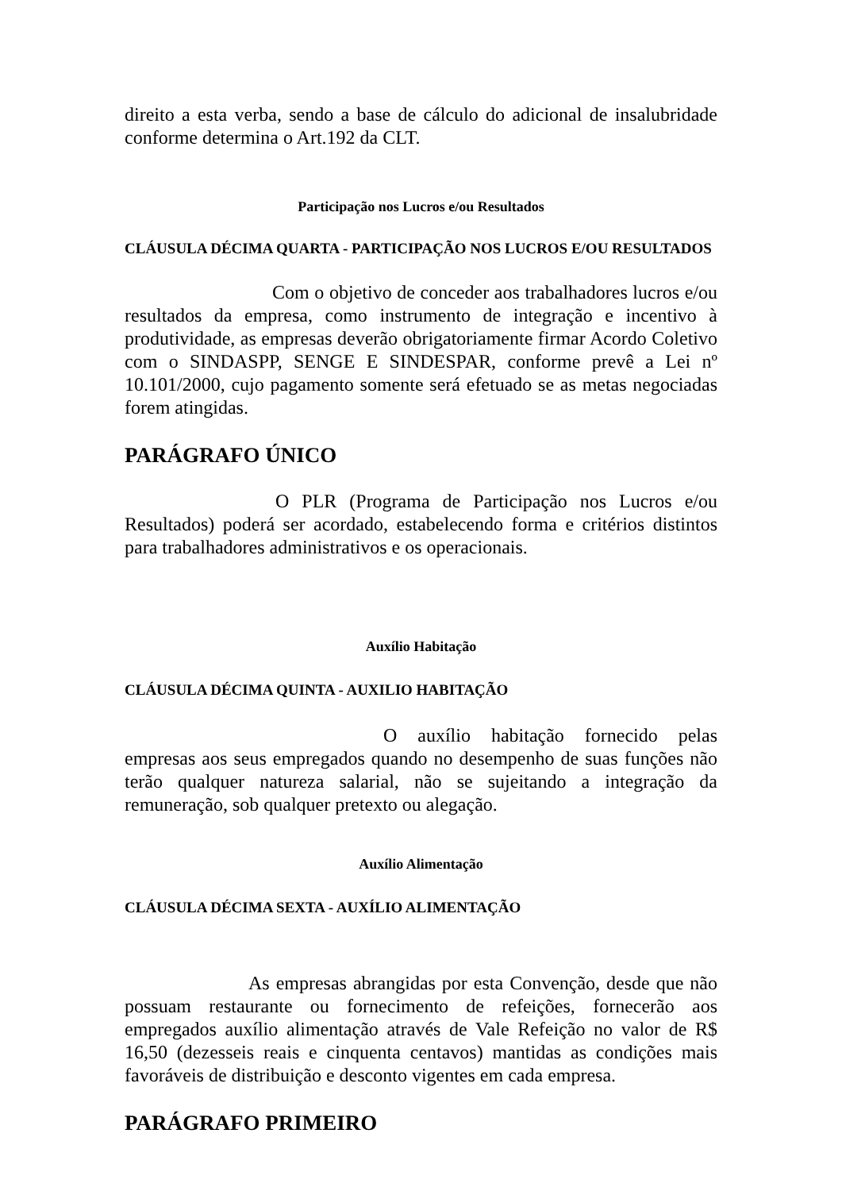direito a esta verba, sendo a base de cálculo do adicional de insalubridade conforme determina o Art.192 da CLT.
Participação nos Lucros e/ou Resultados
CLÁUSULA DÉCIMA QUARTA - PARTICIPAÇÃO NOS LUCROS E/OU RESULTADOS
Com o objetivo de conceder aos trabalhadores lucros e/ou resultados da empresa, como instrumento de integração e incentivo à produtividade, as empresas deverão obrigatoriamente firmar Acordo Coletivo com o SINDASPP, SENGE E SINDESPAR, conforme prevê a Lei nº 10.101/2000, cujo pagamento somente será efetuado se as metas negociadas forem atingidas.
PARÁGRAFO ÚNICO
O PLR (Programa de Participação nos Lucros e/ou Resultados) poderá ser acordado, estabelecendo forma e critérios distintos para trabalhadores administrativos e os operacionais.
Auxílio Habitação
CLÁUSULA DÉCIMA QUINTA - AUXILIO HABITAÇÃO
O auxílio habitação fornecido pelas empresas aos seus empregados quando no desempenho de suas funções não terão qualquer natureza salarial, não se sujeitando a integração da remuneração, sob qualquer pretexto ou alegação.
Auxílio Alimentação
CLÁUSULA DÉCIMA SEXTA - AUXÍLIO ALIMENTAÇÃO
As empresas abrangidas por esta Convenção, desde que não possuam restaurante ou fornecimento de refeições, fornecerão aos empregados auxílio alimentação através de Vale Refeição no valor de R$ 16,50 (dezesseis reais e cinquenta centavos) mantidas as condições mais favoráveis de distribuição e desconto vigentes em cada empresa.
PARÁGRAFO PRIMEIRO